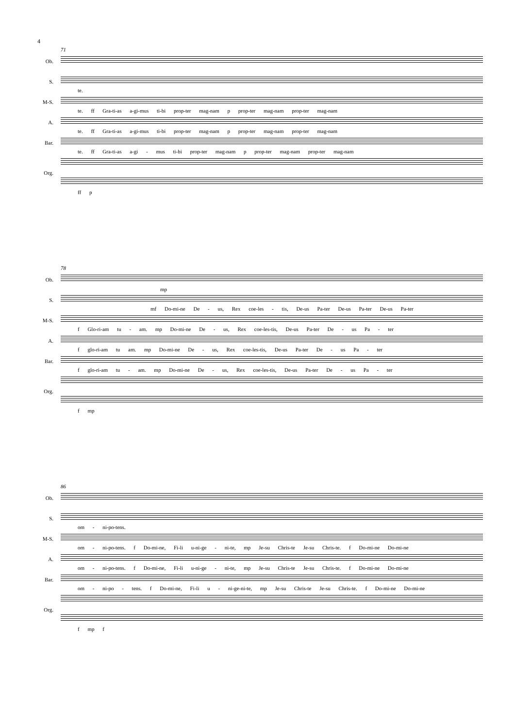4
71
Ob.
S.
te.
M-S.
te. ff Gra-ti-as a-gi-mus ti-bi prop-ter mag-nam p prop-ter mag-nam prop-ter mag-nam
A.
te. ff Gra-ti-as a-gi-mus ti-bi prop-ter mag-nam p prop-ter mag-nam prop-ter mag-nam
Bar.
te. ff Gra-ti-as a-gi - mus ti-bi prop-ter mag-nam p prop-ter mag-nam prop-ter mag-nam
Org.
ff p
78
Ob.
mp
S.
mf Do-mi-ne De - us, Rex coe-les - tis, De-us Pa-ter De-us Pa-ter De-us Pa-ter
M-S.
f Glo-ri-am tu - am. mp Do-mi-ne De - us, Rex coe-les-tis, De-us Pa-ter De - us Pa - ter
A.
f glo-ri-am tu am. mp Do-mi-ne De - us, Rex coe-les-tis, De-us Pa-ter De - us Pa - ter
Bar.
f glo-ri-am tu - am. mp Do-mi-ne De - us, Rex coe-les-tis, De-us Pa-ter De - us Pa - ter
Org.
f mp
86
Ob.
S.
om - ni-po-tens.
M-S.
om - ni-po-tens. f Do-mi-ne, Fi-li u-ni-ge - ni-te, mp Je-su Chris-te Je-su Chris-te. f Do-mi-ne Do-mi-ne
A.
om - ni-po-tens. f Do-mi-ne, Fi-li u-ni-ge - ni-te, mp Je-su Chris-te Je-su Chris-te. f Do-mi-ne Do-mi-ne
Bar.
om - ni-po - tens. f Do-mi-ne, Fi-li u - ni-ge-ni-te, mp Je-su Chris-te Je-su Chris-te. f Do-mi-ne Do-mi-ne
Org.
f mp f